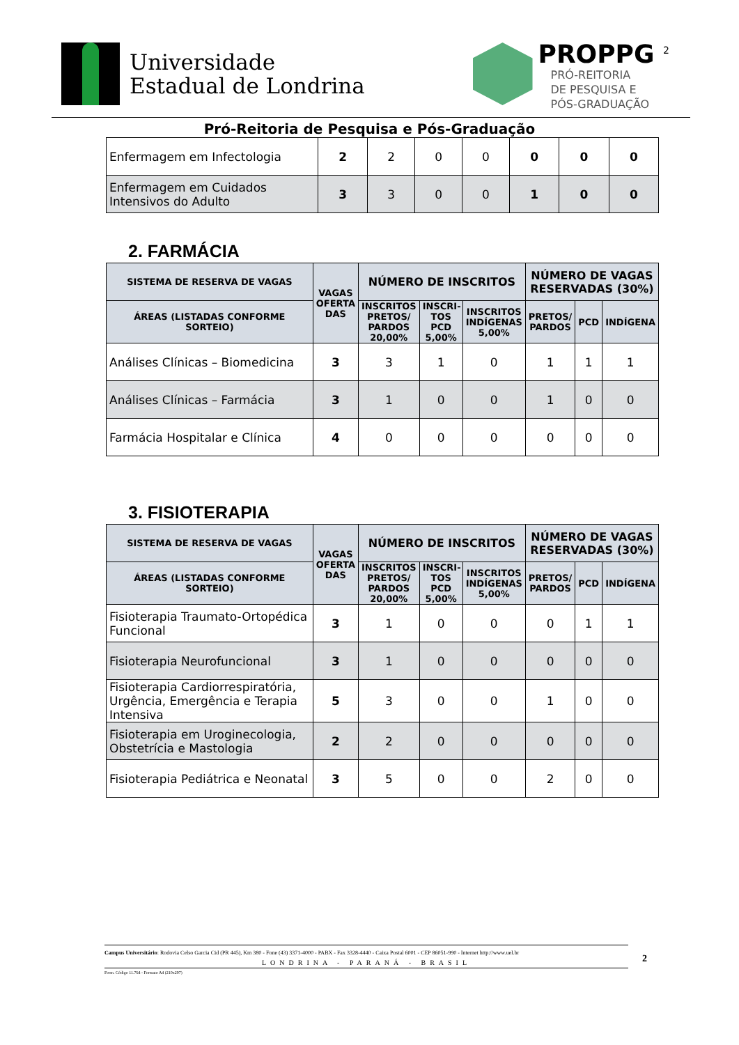Universidade
Estadual de Londrina
PROPPG <sup>2</sup>
PRÓ-REITORIA
DE PESQUISA E
PÓS-GRADUAÇÃO
Pró-Reitoria de Pesquisa e Pós-Graduação
| Enfermagem em Infectologia | 2 | 2 | 0 | 0 | 0 | 0 | 0 |
| Enfermagem em Cuidados Intensivos do Adulto | 3 | 3 | 0 | 0 | 1 | 0 | 0 |
2. FARMÁCIA
| SISTEMA DE RESERVA DE VAGAS | VAGAS OFERTA DAS | NÚMERO DE INSCRITOS | | | NÚMERO DE VAGAS RESERVADAS (30%) | | |
| --- | --- | --- | --- | --- | --- | --- | --- |
| ÁREAS (LISTADAS CONFORME SORTEIO) | | INSCRITOS PRETOS/ PARDOS 20,00% | INSCRI-TOS PCD 5,00% | INSCRITOS INDÍGENAS 5,00% | PRETOS/ PARDOS | PCD | INDÍGENA |
| Análises Clínicas – Biomedicina | 3 | 3 | 1 | 0 | 1 | 1 | 1 |
| Análises Clínicas – Farmácia | 3 | 1 | 0 | 0 | 1 | 0 | 0 |
| Farmácia Hospitalar e Clínica | 4 | 0 | 0 | 0 | 0 | 0 | 0 |
3. FISIOTERAPIA
| SISTEMA DE RESERVA DE VAGAS | VAGAS OFERTA DAS | NÚMERO DE INSCRITOS | | | NÚMERO DE VAGAS RESERVADAS (30%) | | |
| --- | --- | --- | --- | --- | --- | --- | --- |
| ÁREAS (LISTADAS CONFORME SORTEIO) | | INSCRITOS PRETOS/ PARDOS 20,00% | INSCRI-TOS PCD 5,00% | INSCRITOS INDÍGENAS 5,00% | PRETOS/ PARDOS | PCD | INDÍGENA |
| Fisioterapia Traumato-Ortopédica Funcional | 3 | 1 | 0 | 0 | 0 | 1 | 1 |
| Fisioterapia Neurofuncional | 3 | 1 | 0 | 0 | 0 | 0 | 0 |
| Fisioterapia Cardiorrespiratória, Urgência, Emergência e Terapia Intensiva | 5 | 3 | 0 | 0 | 1 | 0 | 0 |
| Fisioterapia em Uroginecologia, Obstetrícia e Mastologia | 2 | 2 | 0 | 0 | 0 | 0 | 0 |
| Fisioterapia Pediátrica e Neonatal | 3 | 5 | 0 | 0 | 2 | 0 | 0 |
Campus Universitário: Rodovia Celso Garcia Cid (PR 445), Km 380 - Fone (43) 3371-4000 - PABX - Fax 3328-4440 - Caixa Postal 6001 - CEP 86051-990 - Internet http://www.uel.br
LONDRINA - PARANÁ - BRASIL
Form. Código 11.764 - Formato A4 (210x297)
2